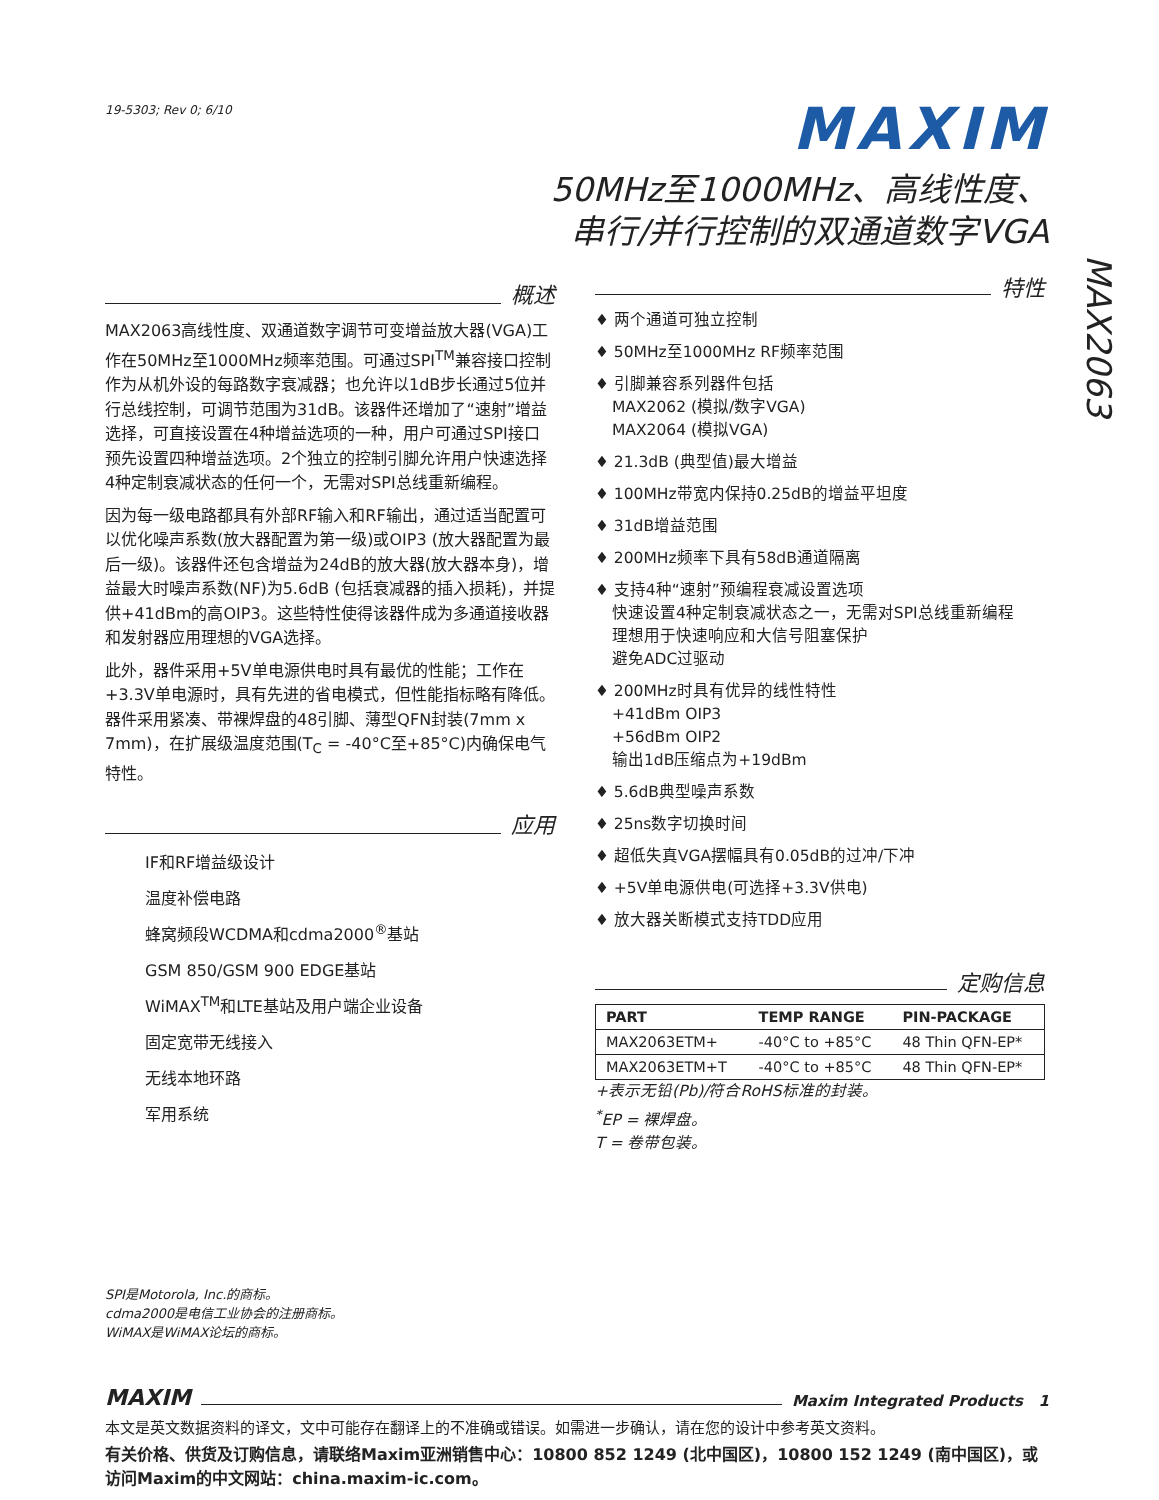19-5303; Rev 0; 6/10
MAXIM
50MHz至1000MHz、高线性度、
串行/并行控制的双通道数字VGA
概述
MAX2063高线性度、双通道数字调节可变增益放大器(VGA)工作在50MHz至1000MHz频率范围。可通过SPI<sup>TM</sup>兼容接口控制作为从机外设的每路数字衰减器；也允许以1dB步长通过5位并行总线控制，可调节范围为31dB。该器件还增加了“速射”增益选择，可直接设置在4种增益选项的一种，用户可通过SPI接口预先设置四种增益选项。2个独立的控制引脚允许用户快速选择4种定制衰减状态的任何一个，无需对SPI总线重新编程。
因为每一级电路都具有外部RF输入和RF输出，通过适当配置可以优化噪声系数(放大器配置为第一级)或OIP3 (放大器配置为最后一级)。该器件还包含增益为24dB的放大器(放大器本身)，增益最大时噪声系数(NF)为5.6dB (包括衰减器的插入损耗)，并提供+41dBm的高OIP3。这些特性使得该器件成为多通道接收器和发射器应用理想的VGA选择。
此外，器件采用+5V单电源供电时具有最优的性能；工作在+3.3V单电源时，具有先进的省电模式，但性能指标略有降低。器件采用紧凑、带裸焊盘的48引脚、薄型QFN封装(7mm x 7mm)，在扩展级温度范围(T<sub>C</sub> = -40°C至+85°C)内确保电气特性。
应用
IF和RF增益级设计
温度补偿电路
蜂窝频段WCDMA和cdma2000<sup>®</sup>基站
GSM 850/GSM 900 EDGE基站
WiMAX<sup>TM</sup>和LTE基站及用户端企业设备
固定宽带无线接入
无线本地环路
军用系统
特性
♦ 两个通道可独立控制
♦ 50MHz至1000MHz RF频率范围
♦ 引脚兼容系列器件包括
MAX2062 (模拟/数字VGA)
MAX2064 (模拟VGA)
♦ 21.3dB (典型值)最大增益
♦ 100MHz带宽内保持0.25dB的增益平坦度
♦ 31dB增益范围
♦ 200MHz频率下具有58dB通道隔离
♦ 支持4种“速射”预编程衰减设置选项
快速设置4种定制衰减状态之一，无需对SPI总线重新编程
理想用于快速响应和大信号阻塞保护
避免ADC过驱动
♦ 200MHz时具有优异的线性特性
+41dBm OIP3
+56dBm OIP2
输出1dB压缩点为+19dBm
♦ 5.6dB典型噪声系数
♦ 25ns数字切换时间
♦ 超低失真VGA摆幅具有0.05dB的过冲/下冲
♦ +5V单电源供电(可选择+3.3V供电)
♦ 放大器关断模式支持TDD应用
定购信息
| PART | TEMP RANGE | PIN-PACKAGE |
| --- | --- | --- |
| MAX2063ETM+ | -40°C to +85°C | 48 Thin QFN-EP* |
| MAX2063ETM+T | -40°C to +85°C | 48 Thin QFN-EP* |
+表示无铅(Pb)/符合RoHS标准的封装。
<sup>*</sup> EP = 裸焊盘。
T = 卷带包装。
MAX2063
SPI是Motorola, Inc.的商标。
cdma2000是电信工业协会的注册商标。
WiMAX是WiMAX论坛的商标。
MAXIM
Maxim Integrated Products 1
本文是英文数据资料的译文，文中可能存在翻译上的不准确或错误。如需进一步确认，请在您的设计中参考英文资料。
有关价格、供货及订购信息，请联络Maxim亚洲销售中心：10800 852 1249 (北中国区)，10800 152 1249 (南中国区)，或访问Maxim的中文网站：china.maxim-ic.com。